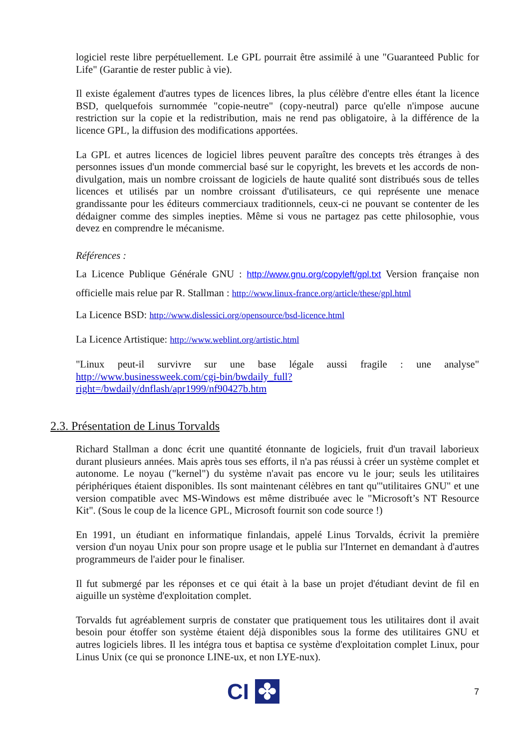logiciel reste libre perpétuellement. Le GPL pourrait être assimilé à une "Guaranteed Public for Life" (Garantie de rester public à vie).
Il existe également d'autres types de licences libres, la plus célèbre d'entre elles étant la licence BSD, quelquefois surnommée "copie-neutre" (copy-neutral) parce qu'elle n'impose aucune restriction sur la copie et la redistribution, mais ne rend pas obligatoire, à la différence de la licence GPL, la diffusion des modifications apportées.
La GPL et autres licences de logiciel libres peuvent paraître des concepts très étranges à des personnes issues d'un monde commercial basé sur le copyright, les brevets et les accords de non-divulgation, mais un nombre croissant de logiciels de haute qualité sont distribués sous de telles licences et utilisés par un nombre croissant d'utilisateurs, ce qui représente une menace grandissante pour les éditeurs commerciaux traditionnels, ceux-ci ne pouvant se contenter de les dédaigner comme des simples inepties. Même si vous ne partagez pas cette philosophie, vous devez en comprendre le mécanisme.
Références :
La Licence Publique Générale GNU : http://www.gnu.org/copyleft/gpl.txt Version française non officielle mais relue par R. Stallman : http://www.linux-france.org/article/these/gpl.html
La Licence BSD: http://www.dislessici.org/opensource/bsd-licence.html
La Licence Artistique: http://www.weblint.org/artistic.html
"Linux peut-il survivre sur une base légale aussi fragile : une analyse" http://www.businessweek.com/cgi-bin/bwdaily_full?right=/bwdaily/dnflash/apr1999/nf90427b.htm
2.3. Présentation de Linus Torvalds
Richard Stallman a donc écrit une quantité étonnante de logiciels, fruit d'un travail laborieux durant plusieurs années. Mais après tous ses efforts, il n'a pas réussi à créer un système complet et autonome. Le noyau ("kernel") du système n'avait pas encore vu le jour; seuls les utilitaires périphériques étaient disponibles. Ils sont maintenant célèbres en tant qu'"utilitaires GNU" et une version compatible avec MS-Windows est même distribuée avec le "Microsoft’s NT Resource Kit". (Sous le coup de la licence GPL, Microsoft fournit son code source !)
En 1991, un étudiant en informatique finlandais, appelé Linus Torvalds, écrivit la première version d'un noyau Unix pour son propre usage et le publia sur l'Internet en demandant à d'autres programmeurs de l'aider pour le finaliser.
Il fut submergé par les réponses et ce qui était à la base un projet d'étudiant devint de fil en aiguille un système d'exploitation complet.
Torvalds fut agréablement surpris de constater que pratiquement tous les utilitaires dont il avait besoin pour étoffer son système étaient déjà disponibles sous la forme des utilitaires GNU et autres logiciels libres. Il les intégra tous et baptisa ce système d'exploitation complet Linux, pour Linus Unix (ce qui se prononce LINE-ux, et non LYE-nux).
CI ✤ 7